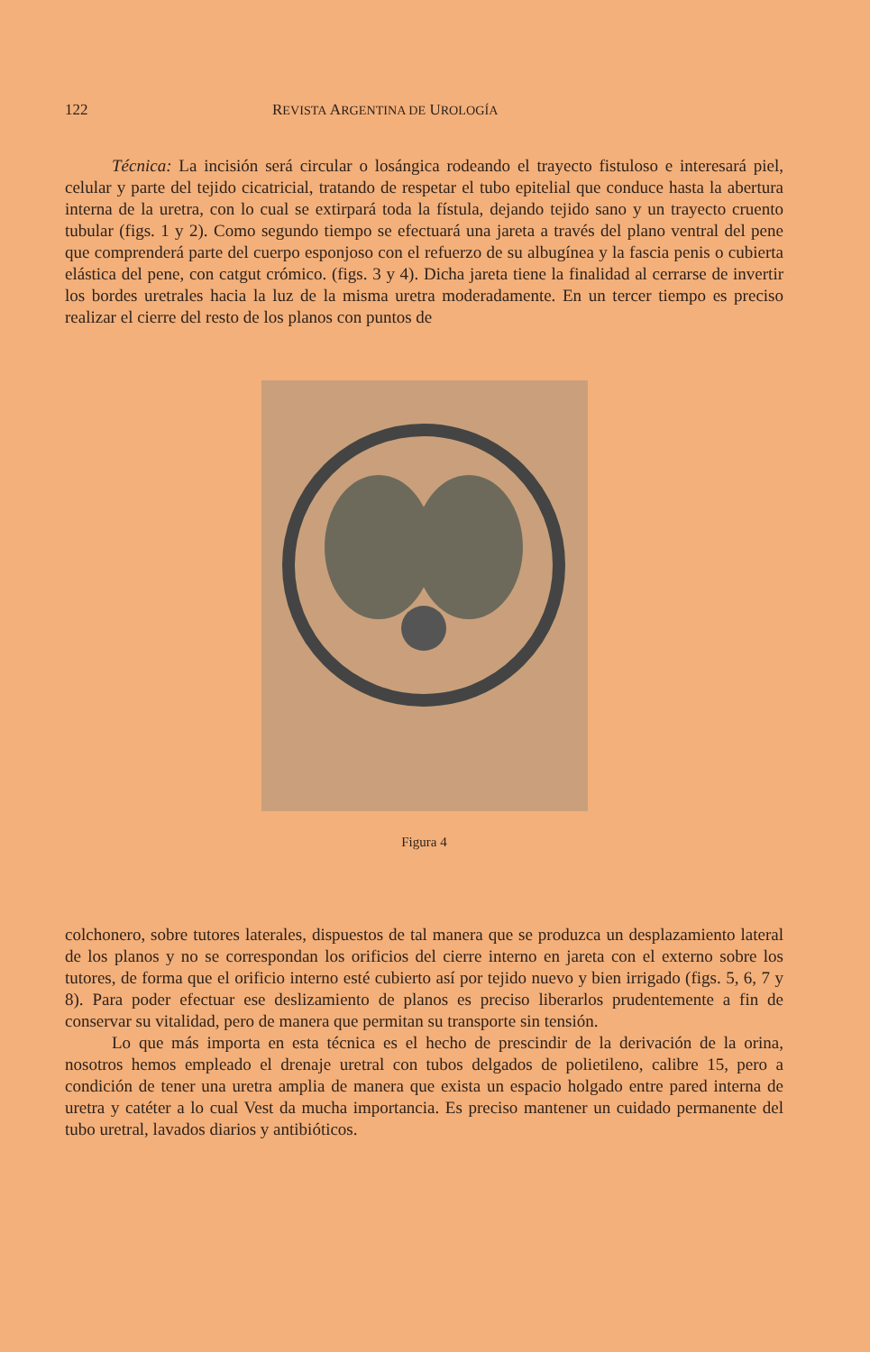122 REVISTA ARGENTINA DE UROLOGÍA
Técnica: La incisión será circular o losángica rodeando el trayecto fistuloso e interesará piel, celular y parte del tejido cicatricial, tratando de respetar el tubo epitelial que conduce hasta la abertura interna de la uretra, con lo cual se extirpará toda la fístula, dejando tejido sano y un trayecto cruento tubular (figs. 1 y 2). Como segundo tiempo se efectuará una jareta a través del plano ventral del pene que comprenderá parte del cuerpo esponjoso con el refuerzo de su albugínea y la fascia penis o cubierta elástica del pene, con catgut crómico. (figs. 3 y 4). Dicha jareta tiene la finalidad al cerrarse de invertir los bordes uretrales hacia la luz de la misma uretra moderadamente. En un tercer tiempo es preciso realizar el cierre del resto de los planos con puntos de
Figura 4
colchonero, sobre tutores laterales, dispuestos de tal manera que se produzca un desplazamiento lateral de los planos y no se correspondan los orificios del cierre interno en jareta con el externo sobre los tutores, de forma que el orificio interno esté cubierto así por tejido nuevo y bien irrigado (figs. 5, 6, 7 y 8). Para poder efectuar ese deslizamiento de planos es preciso liberarlos prudentemente a fin de conservar su vitalidad, pero de manera que permitan su transporte sin tensión.
Lo que más importa en esta técnica es el hecho de prescindir de la derivación de la orina, nosotros hemos empleado el drenaje uretral con tubos delgados de polietileno, calibre 15, pero a condición de tener una uretra amplia de manera que exista un espacio holgado entre pared interna de uretra y catéter a lo cual Vest da mucha importancia. Es preciso mantener un cuidado permanente del tubo uretral, lavados diarios y antibióticos.